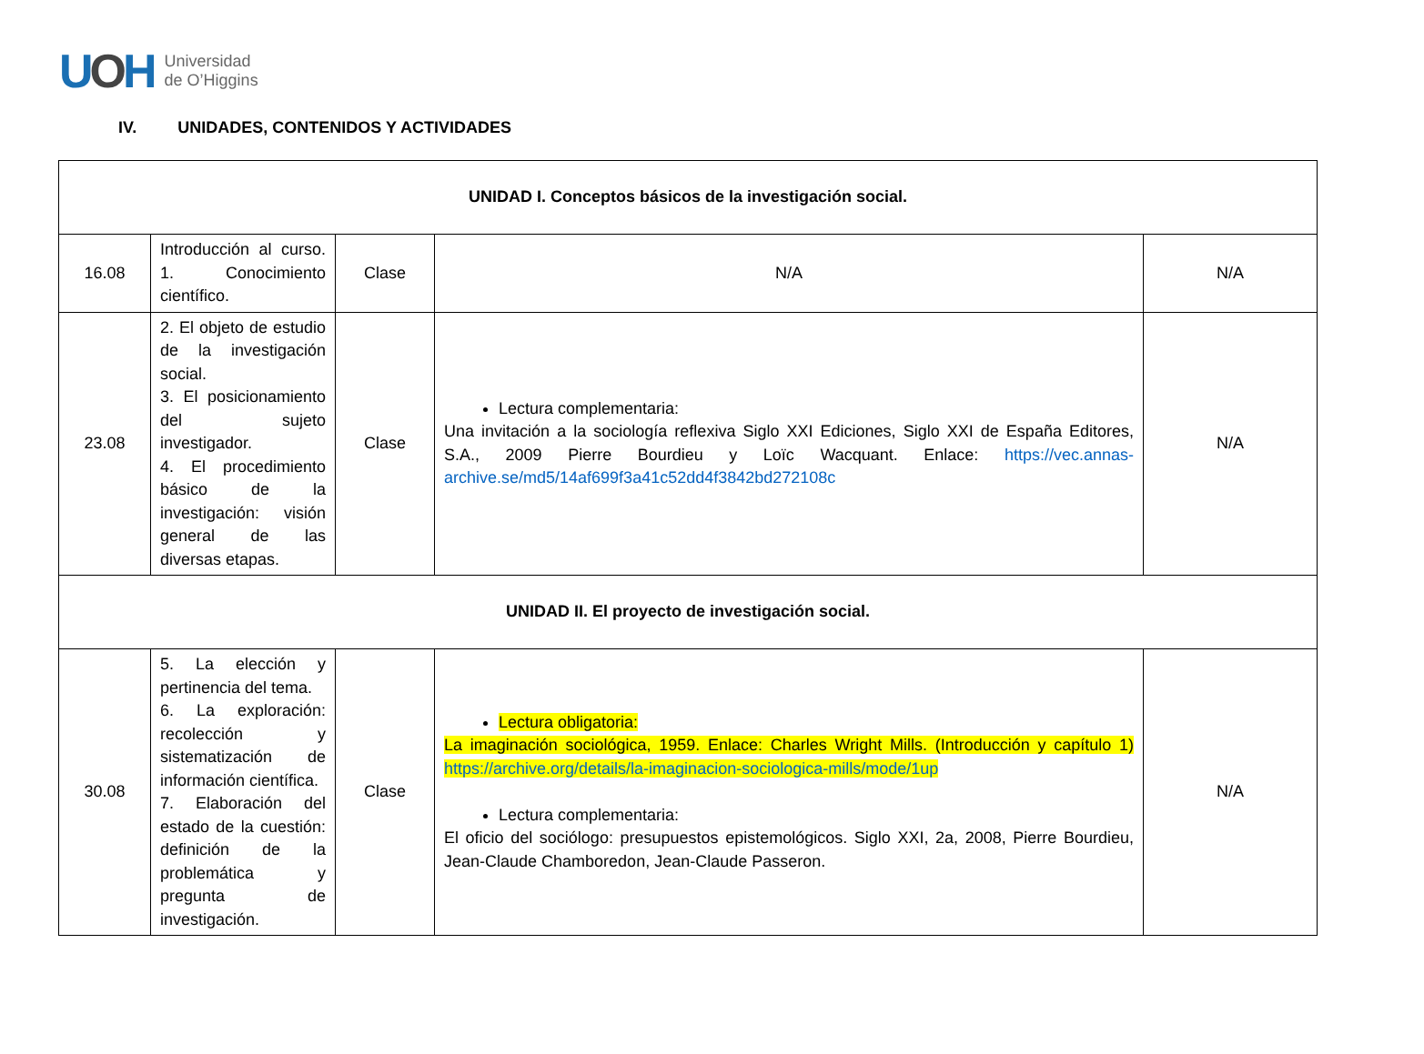UOH
Universidad
de O’Higgins
IV. UNIDADES, CONTENIDOS Y ACTIVIDADES
| UNIDAD I. Conceptos básicos de la investigación social. | | | | |
| 16.08 | Introducción al curso. 1. Conocimiento científico. | Clase | N/A | N/A |
| 23.08 | 2. El objeto de estudio de la investigación social. 3. El posicionamiento del sujeto investigador. 4. El procedimiento básico de la investigación: visión general de las diversas etapas. | Clase | Lectura complementaria: Una invitación a la sociología reflexiva Siglo XXI Ediciones, Siglo XXI de España Editores, S.A., 2009 Pierre Bourdieu y Loïc Wacquant. Enlace: https://vec.annas-archive.se/md5/14af699f3a41c52dd4f3842bd272108c | N/A |
| UNIDAD II. El proyecto de investigación social. | | | | |
| 30.08 | 5. La elección y pertinencia del tema. 6. La exploración: recolección y sistematización de información científica. 7. Elaboración del estado de la cuestión: definición de la problemática y pregunta de investigación. | Clase | Lectura obligatoria: La imaginación sociológica, 1959. Enlace: Charles Wright Mills. (Introducción y capítulo 1) https://archive.org/details/la-imaginacion-sociologica-mills/mode/1up Lectura complementaria: El oficio del sociólogo: presupuestos epistemológicos. Siglo XXI, 2a, 2008, Pierre Bourdieu, Jean-Claude Chamboredon, Jean-Claude Passeron. | N/A |